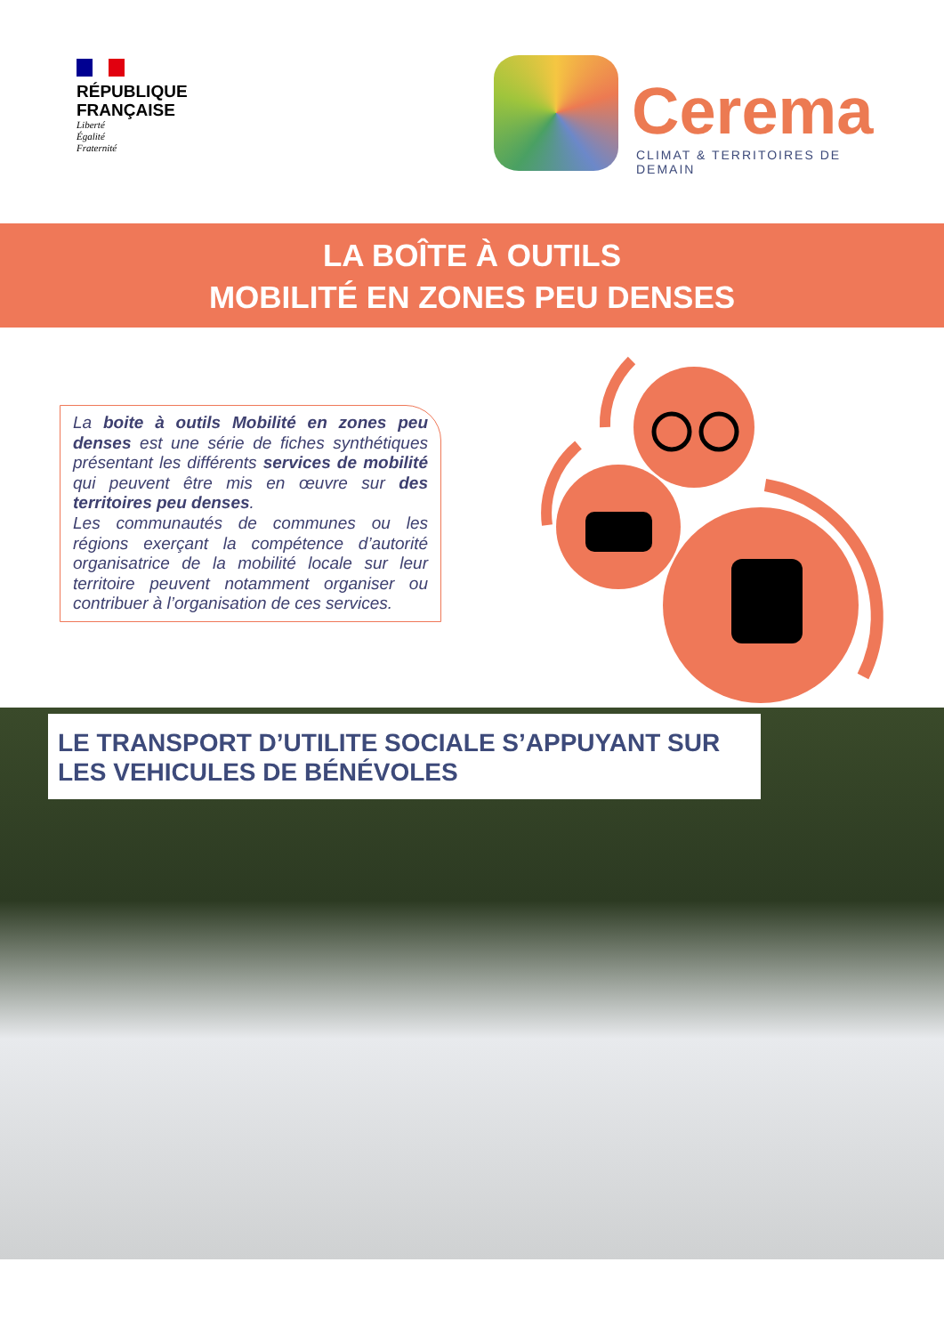RÉPUBLIQUE
FRANÇAISE
Liberté
Égalité
Fraternité
Cerema
CLIMAT & TERRITOIRES DE DEMAIN
LA BOÎTE À OUTILS
MOBILITÉ EN ZONES PEU DENSES
La boite à outils Mobilité en zones peu denses est une série de fiches synthétiques présentant les différents services de mobilité qui peuvent être mis en œuvre sur des territoires peu denses.
Les communautés de communes ou les régions exerçant la compétence d’autorité organisatrice de la mobilité locale sur leur territoire peuvent notamment organiser ou contribuer à l’organisation de ces services.
LE TRANSPORT D’UTILITE SOCIALE S’APPUYANT SUR LES VEHICULES DE BÉNÉVOLES